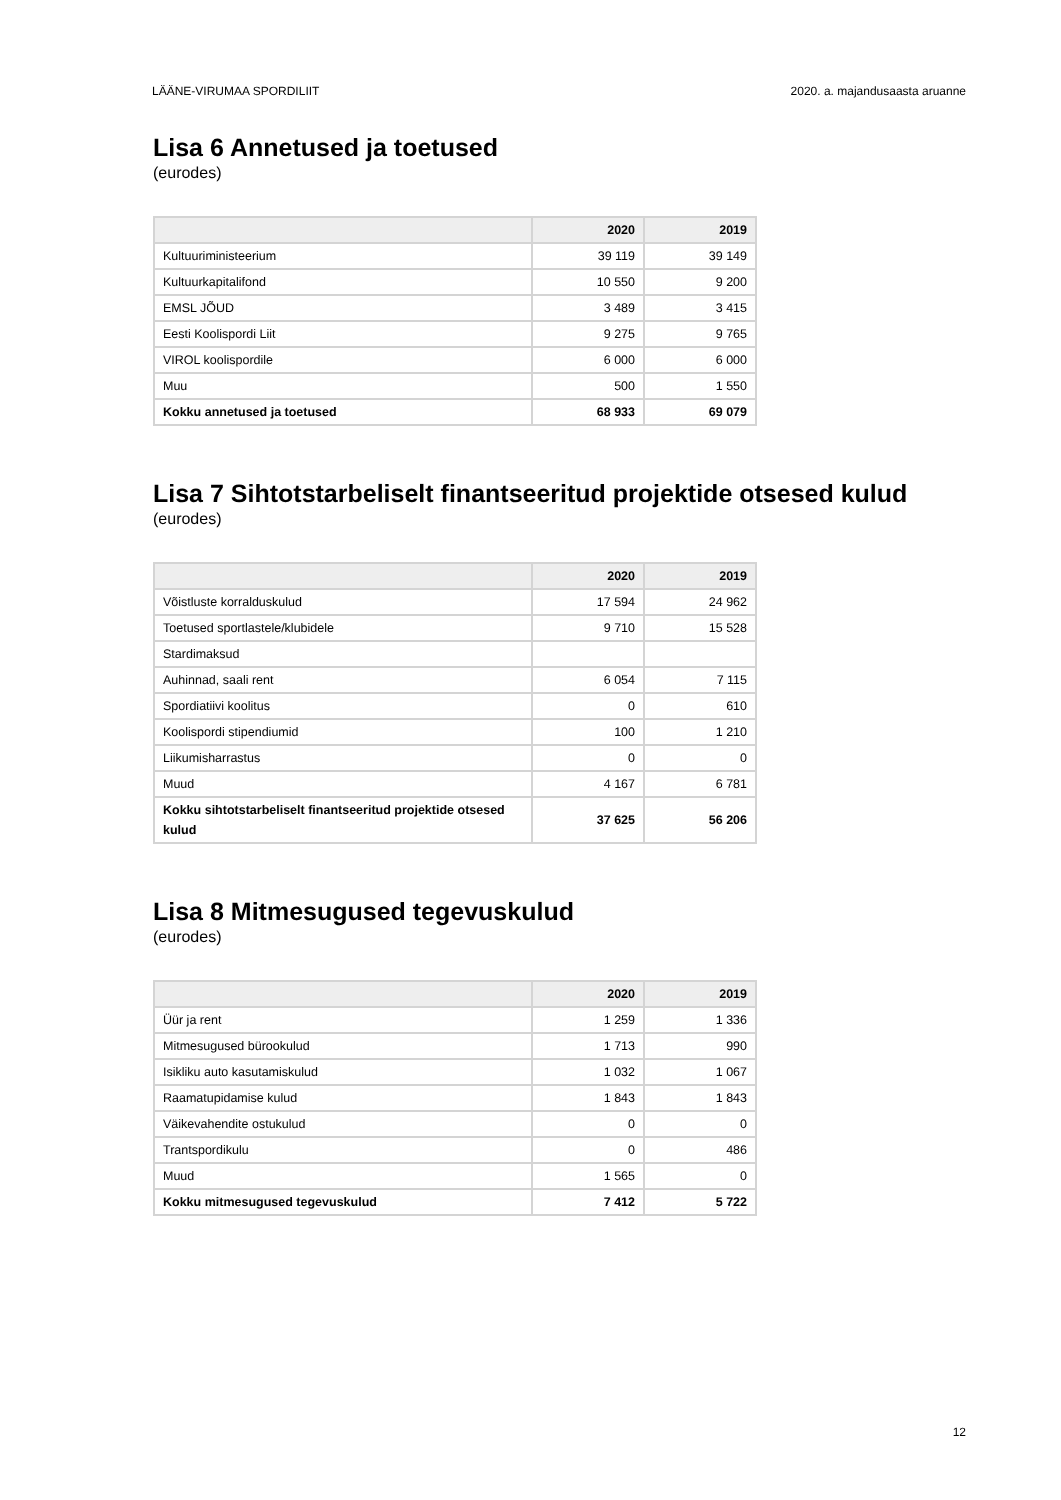LÄÄNE-VIRUMAA SPORDILIIT 2020. a. majandusaasta aruanne
Lisa 6 Annetused ja toetused
(eurodes)
| | 2020 | 2019 |
| --- | --- | --- |
| Kultuuriministeerium | 39 119 | 39 149 |
| Kultuurkapitalifond | 10 550 | 9 200 |
| EMSL JÕUD | 3 489 | 3 415 |
| Eesti Koolispordi Liit | 9 275 | 9 765 |
| VIROL koolispordile | 6 000 | 6 000 |
| Muu | 500 | 1 550 |
| Kokku annetused ja toetused | 68 933 | 69 079 |
Lisa 7 Sihtotstarbeliselt finantseeritud projektide otsesed kulud
(eurodes)
| | 2020 | 2019 |
| --- | --- | --- |
| Võistluste korralduskulud | 17 594 | 24 962 |
| Toetused sportlastele/klubidele | 9 710 | 15 528 |
| Stardimaksud | | |
| Auhinnad, saali rent | 6 054 | 7 115 |
| Spordiatiivi koolitus | 0 | 610 |
| Koolispordi stipendiumid | 100 | 1 210 |
| Liikumisharrastus | 0 | 0 |
| Muud | 4 167 | 6 781 |
| Kokku sihtotstarbeliselt finantseeritud projektide otsesed kulud | 37 625 | 56 206 |
Lisa 8 Mitmesugused tegevuskulud
(eurodes)
| | 2020 | 2019 |
| --- | --- | --- |
| Üür ja rent | 1 259 | 1 336 |
| Mitmesugused bürookulud | 1 713 | 990 |
| Isikliku auto kasutamiskulud | 1 032 | 1 067 |
| Raamatupidamise kulud | 1 843 | 1 843 |
| Väikevahendite ostukulud | 0 | 0 |
| Trantspordikulu | 0 | 486 |
| Muud | 1 565 | 0 |
| Kokku mitmesugused tegevuskulud | 7 412 | 5 722 |
12